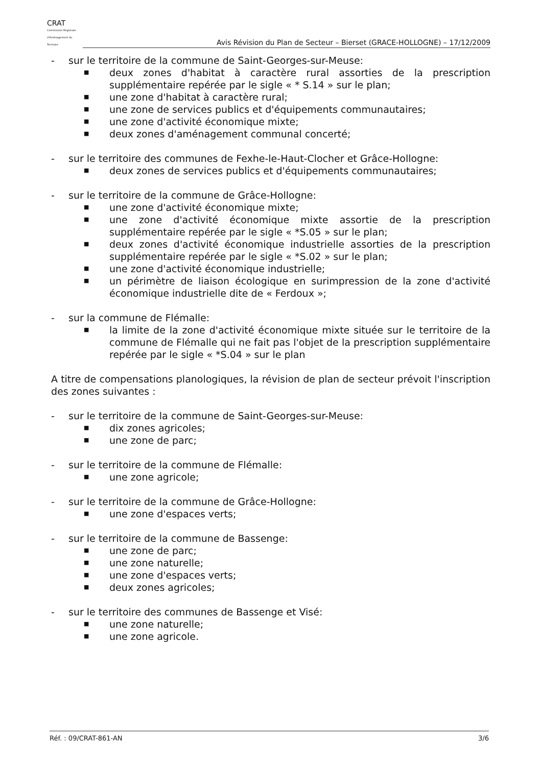CRAT
Commission Régionale d'Aménagement du Territoire
Avis Révision du Plan de Secteur – Bierset (GRACE-HOLLOGNE) – 17/12/2009
- sur le territoire de la commune de Saint-Georges-sur-Meuse:
■ deux zones d'habitat à caractère rural assorties de la prescription supplémentaire repérée par le sigle « * S.14 » sur le plan;
■ une zone d'habitat à caractère rural;
■ une zone de services publics et d'équipements communautaires;
■ une zone d'activité économique mixte;
■ deux zones d'aménagement communal concerté;
- sur le territoire des communes de Fexhe-le-Haut-Clocher et Grâce-Hollogne:
■ deux zones de services publics et d'équipements communautaires;
- sur le territoire de la commune de Grâce-Hollogne:
■ une zone d'activité économique mixte;
■ une zone d'activité économique mixte assortie de la prescription supplémentaire repérée par le sigle « *S.05 » sur le plan;
■ deux zones d'activité économique industrielle assorties de la prescription supplémentaire repérée par le sigle « *S.02 » sur le plan;
■ une zone d'activité économique industrielle;
■ un périmètre de liaison écologique en surimpression de la zone d'activité économique industrielle dite de « Ferdoux »;
- sur la commune de Flémalle:
■ la limite de la zone d'activité économique mixte située sur le territoire de la commune de Flémalle qui ne fait pas l'objet de la prescription supplémentaire repérée par le sigle « *S.04 » sur le plan
A titre de compensations planologiques, la révision de plan de secteur prévoit l'inscription des zones suivantes :
- sur le territoire de la commune de Saint-Georges-sur-Meuse:
■ dix zones agricoles;
■ une zone de parc;
- sur le territoire de la commune de Flémalle:
■ une zone agricole;
- sur le territoire de la commune de Grâce-Hollogne:
■ une zone d'espaces verts;
- sur le territoire de la commune de Bassenge:
■ une zone de parc;
■ une zone naturelle;
■ une zone d'espaces verts;
■ deux zones agricoles;
- sur le territoire des communes de Bassenge et Visé:
■ une zone naturelle;
■ une zone agricole.
Réf. : 09/CRAT-861-AN 3/6